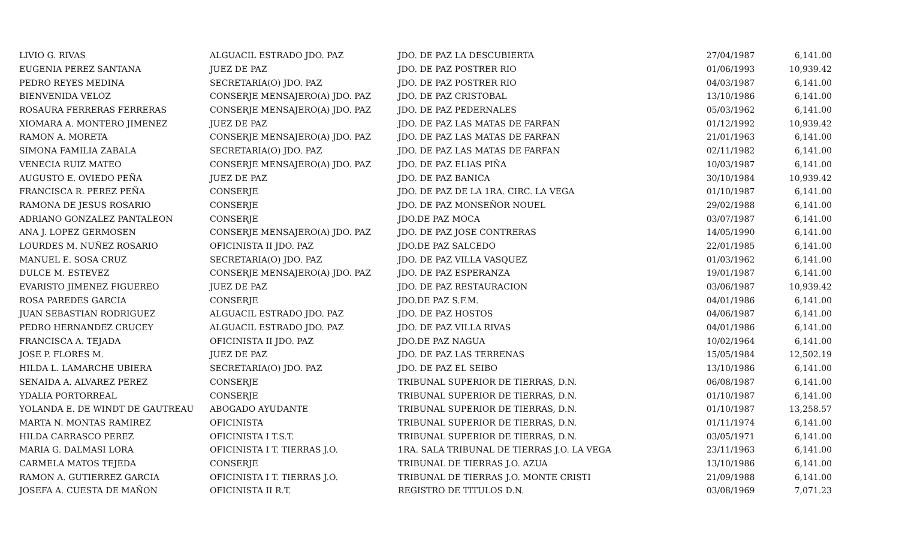| LIVIO G. RIVAS | ALGUACIL ESTRADO JDO. PAZ | JDO. DE PAZ LA DESCUBIERTA | 27/04/1987 | 6,141.00 |
| EUGENIA PEREZ SANTANA | JUEZ DE PAZ | JDO. DE PAZ POSTRER RIO | 01/06/1993 | 10,939.42 |
| PEDRO REYES MEDINA | SECRETARIA(O) JDO. PAZ | JDO. DE PAZ POSTRER RIO | 04/03/1987 | 6,141.00 |
| BIENVENIDA VELOZ | CONSERJE MENSAJERO(A) JDO. PAZ | JDO. DE PAZ CRISTOBAL | 13/10/1986 | 6,141.00 |
| ROSAURA FERRERAS FERRERAS | CONSERJE MENSAJERO(A) JDO. PAZ | JDO. DE PAZ PEDERNALES | 05/03/1962 | 6,141.00 |
| XIOMARA A. MONTERO JIMENEZ | JUEZ DE PAZ | JDO. DE PAZ LAS MATAS DE FARFAN | 01/12/1992 | 10,939.42 |
| RAMON A. MORETA | CONSERJE MENSAJERO(A) JDO. PAZ | JDO. DE PAZ LAS MATAS DE FARFAN | 21/01/1963 | 6,141.00 |
| SIMONA FAMILIA ZABALA | SECRETARIA(O) JDO. PAZ | JDO. DE PAZ LAS MATAS DE FARFAN | 02/11/1982 | 6,141.00 |
| VENECIA RUIZ MATEO | CONSERJE MENSAJERO(A) JDO. PAZ | JDO. DE PAZ ELIAS PIÑA | 10/03/1987 | 6,141.00 |
| AUGUSTO E. OVIEDO PEÑA | JUEZ DE PAZ | JDO. DE PAZ BANICA | 30/10/1984 | 10,939.42 |
| FRANCISCA R. PEREZ PEÑA | CONSERJE | JDO. DE PAZ DE LA 1RA. CIRC. LA VEGA | 01/10/1987 | 6,141.00 |
| RAMONA DE JESUS ROSARIO | CONSERJE | JDO. DE PAZ MONSEÑOR NOUEL | 29/02/1988 | 6,141.00 |
| ADRIANO GONZALEZ PANTALEON | CONSERJE | JDO.DE PAZ MOCA | 03/07/1987 | 6,141.00 |
| ANA J. LOPEZ GERMOSEN | CONSERJE MENSAJERO(A) JDO. PAZ | JDO. DE PAZ JOSE CONTRERAS | 14/05/1990 | 6,141.00 |
| LOURDES M. NUÑEZ ROSARIO | OFICINISTA II JDO. PAZ | JDO.DE PAZ SALCEDO | 22/01/1985 | 6,141.00 |
| MANUEL E. SOSA CRUZ | SECRETARIA(O) JDO. PAZ | JDO. DE PAZ VILLA VASQUEZ | 01/03/1962 | 6,141.00 |
| DULCE M. ESTEVEZ | CONSERJE MENSAJERO(A) JDO. PAZ | JDO. DE PAZ ESPERANZA | 19/01/1987 | 6,141.00 |
| EVARISTO JIMENEZ FIGUEREO | JUEZ DE PAZ | JDO. DE PAZ RESTAURACION | 03/06/1987 | 10,939.42 |
| ROSA PAREDES GARCIA | CONSERJE | JDO.DE PAZ S.F.M. | 04/01/1986 | 6,141.00 |
| JUAN SEBASTIAN RODRIGUEZ | ALGUACIL ESTRADO JDO. PAZ | JDO. DE PAZ HOSTOS | 04/06/1987 | 6,141.00 |
| PEDRO HERNANDEZ CRUCEY | ALGUACIL ESTRADO JDO. PAZ | JDO. DE PAZ VILLA RIVAS | 04/01/1986 | 6,141.00 |
| FRANCISCA A. TEJADA | OFICINISTA II JDO. PAZ | JDO.DE PAZ NAGUA | 10/02/1964 | 6,141.00 |
| JOSE P. FLORES M. | JUEZ DE PAZ | JDO. DE PAZ LAS TERRENAS | 15/05/1984 | 12,502.19 |
| HILDA L. LAMARCHE UBIERA | SECRETARIA(O) JDO. PAZ | JDO. DE PAZ EL SEIBO | 13/10/1986 | 6,141.00 |
| SENAIDA A. ALVAREZ PEREZ | CONSERJE | TRIBUNAL SUPERIOR DE TIERRAS, D.N. | 06/08/1987 | 6,141.00 |
| YDALIA PORTORREAL | CONSERJE | TRIBUNAL SUPERIOR DE TIERRAS, D.N. | 01/10/1987 | 6,141.00 |
| YOLANDA E. DE WINDT DE GAUTREAU | ABOGADO AYUDANTE | TRIBUNAL SUPERIOR DE TIERRAS, D.N. | 01/10/1987 | 13,258.57 |
| MARTA N. MONTAS RAMIREZ | OFICINISTA | TRIBUNAL SUPERIOR DE TIERRAS, D.N. | 01/11/1974 | 6,141.00 |
| HILDA CARRASCO PEREZ | OFICINISTA I T.S.T. | TRIBUNAL SUPERIOR DE TIERRAS, D.N. | 03/05/1971 | 6,141.00 |
| MARIA G. DALMASI LORA | OFICINISTA I T. TIERRAS J.O. | 1RA. SALA TRIBUNAL DE TIERRAS J.O. LA VEGA | 23/11/1963 | 6,141.00 |
| CARMELA MATOS TEJEDA | CONSERJE | TRIBUNAL DE TIERRAS J.O. AZUA | 13/10/1986 | 6,141.00 |
| RAMON A. GUTIERREZ GARCIA | OFICINISTA I T. TIERRAS J.O. | TRIBUNAL DE TIERRAS J.O. MONTE CRISTI | 21/09/1988 | 6,141.00 |
| JOSEFA A. CUESTA DE MAÑON | OFICINISTA II R.T. | REGISTRO DE TITULOS D.N. | 03/08/1969 | 7,071.23 |